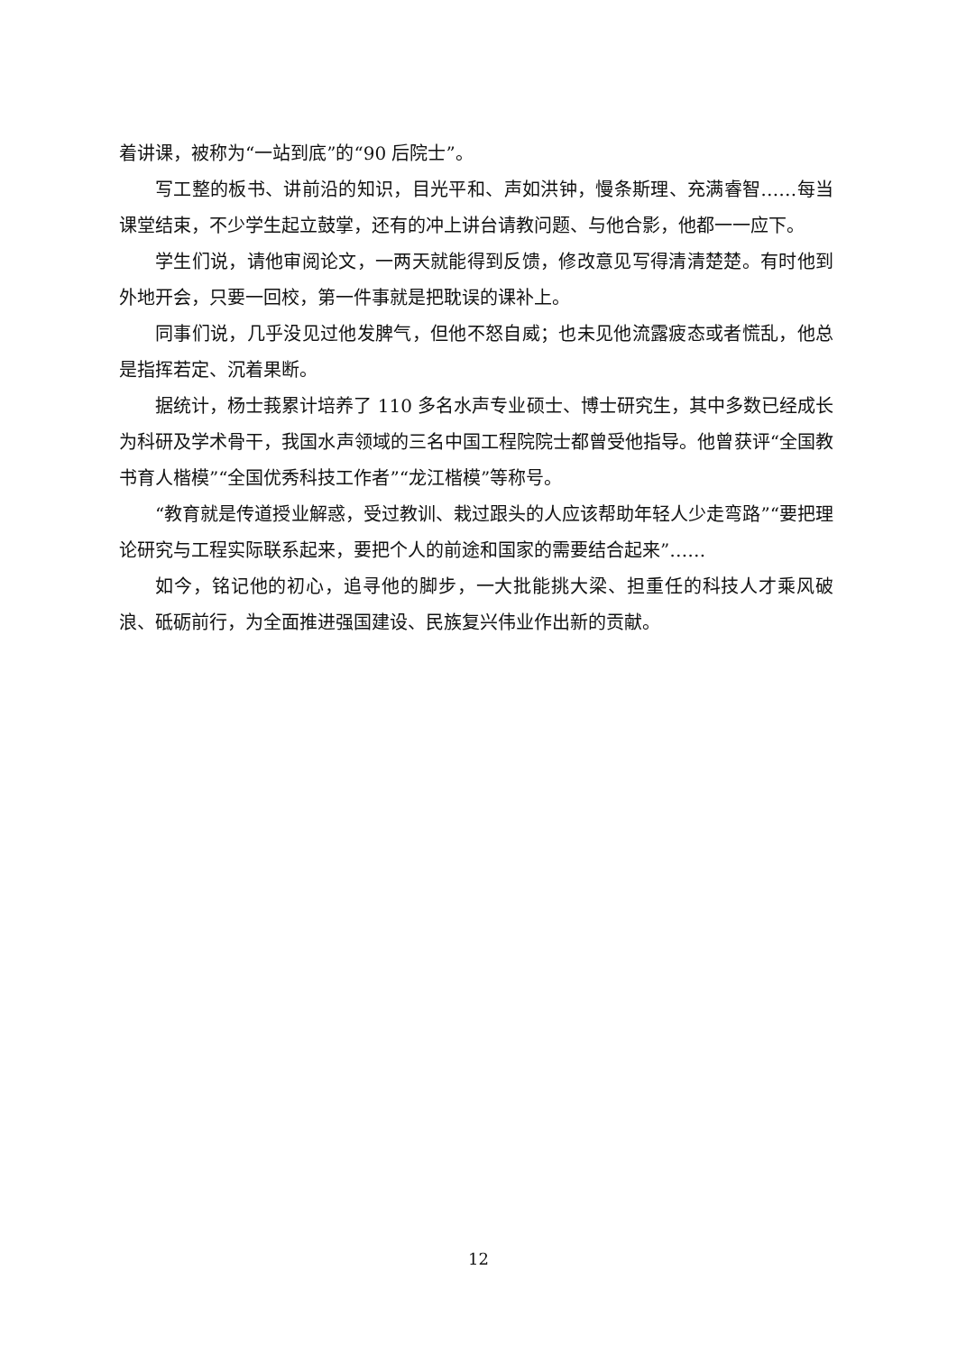着讲课，被称为“一站到底”的“90 后院士”。
写工整的板书、讲前沿的知识，目光平和、声如洪钟，慢条斯理、充满睿智……每当课堂结束，不少学生起立鼓掌，还有的冲上讲台请教问题、与他合影，他都一一应下。
学生们说，请他审阅论文，一两天就能得到反馈，修改意见写得清清楚楚。有时他到外地开会，只要一回校，第一件事就是把耽误的课补上。
同事们说，几乎没见过他发脾气，但他不怒自威；也未见他流露疲态或者慌乱，他总是指挥若定、沉着果断。
据统计，杨士莪累计培养了 110 多名水声专业硕士、博士研究生，其中多数已经成长为科研及学术骨干，我国水声领域的三名中国工程院院士都曾受他指导。他曾获评“全国教书育人楷模”“全国优秀科技工作者”“龙江楷模”等称号。
“教育就是传道授业解惑，受过教训、栽过跟头的人应该帮助年轻人少走弯路”“要把理论研究与工程实际联系起来，要把个人的前途和国家的需要结合起来”……
如今，铭记他的初心，追寻他的脚步，一大批能挑大梁、担重任的科技人才乘风破浪、砥砺前行，为全面推进强国建设、民族复兴伟业作出新的贡献。
12